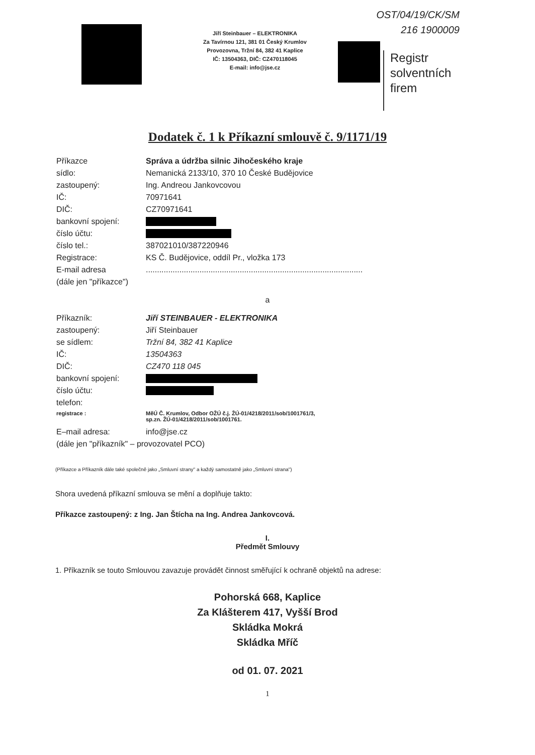Jiří Steinbauer – ELEKTRONIKA
Za Tavírnou 121, 381 01 Český Krumlov
Provozovna, Tržní 84, 382 41 Kaplice
IČ: 13504363, DIČ: CZ470118045
E-mail: info@jse.cz
Registr
solventních
firem
OST/04/19/CK/SM
216 1900009
Dodatek č. 1 k Příkazní smlouvě č. 9/1171/19
| Příkazce | Správa a údržba silnic Jihočeského kraje |
| sídlo: | Nemanická 2133/10, 370 10 České Budějovice |
| zastoupený: | Ing. Andreou Jankovcovou |
| IČ: | 70971641 |
| DIČ: | CZ70971641 |
| bankovní spojení: | |
| číslo účtu: | |
| číslo tel.: | 387021010/387220946 |
| Registrace: | KS Č. Budějovice, oddíl Pr., vložka 173 |
| E-mail adresa | ................................................................................................. |
| (dále jen "příkazce") | |
a
| Příkazník: | Jiří STEINBAUER - ELEKTRONIKA |
| zastoupený: | Jiří Steinbauer |
| se sídlem: | Tržní 84, 382 41 Kaplice |
| IČ: | 13504363 |
| DIČ: | CZ470 118 045 |
| bankovní spojení: | |
| číslo účtu: | |
| telefon: | |
| registrace : | MěÚ Č. Krumlov, Odbor OŽÚ č.j. ŽÚ-01/4218/2011/sob/1001761/3, sp.zn. ŽÚ-01/4218/2011/sob/1001761. |
| E–mail adresa: | info@jse.cz |
| (dále jen "příkazník" – provozovatel PCO) | |
(Příkazce a Příkazník dále také společně jako „Smluvní strany" a každý samostatně jako „Smluvní strana")
Shora uvedená příkazní smlouva se mění a doplňuje takto:
Příkazce zastoupený: z Ing. Jan Štícha na Ing. Andrea Jankovcová.
I.
Předmět Smlouvy
1. Příkazník se touto Smlouvou zavazuje provádět činnost směřující k ochraně objektů na adrese:
Pohorská 668, Kaplice
Za Klášterem 417, Vyšší Brod
Skládka Mokrá
Skládka Mříč
od 01. 07. 2021
1